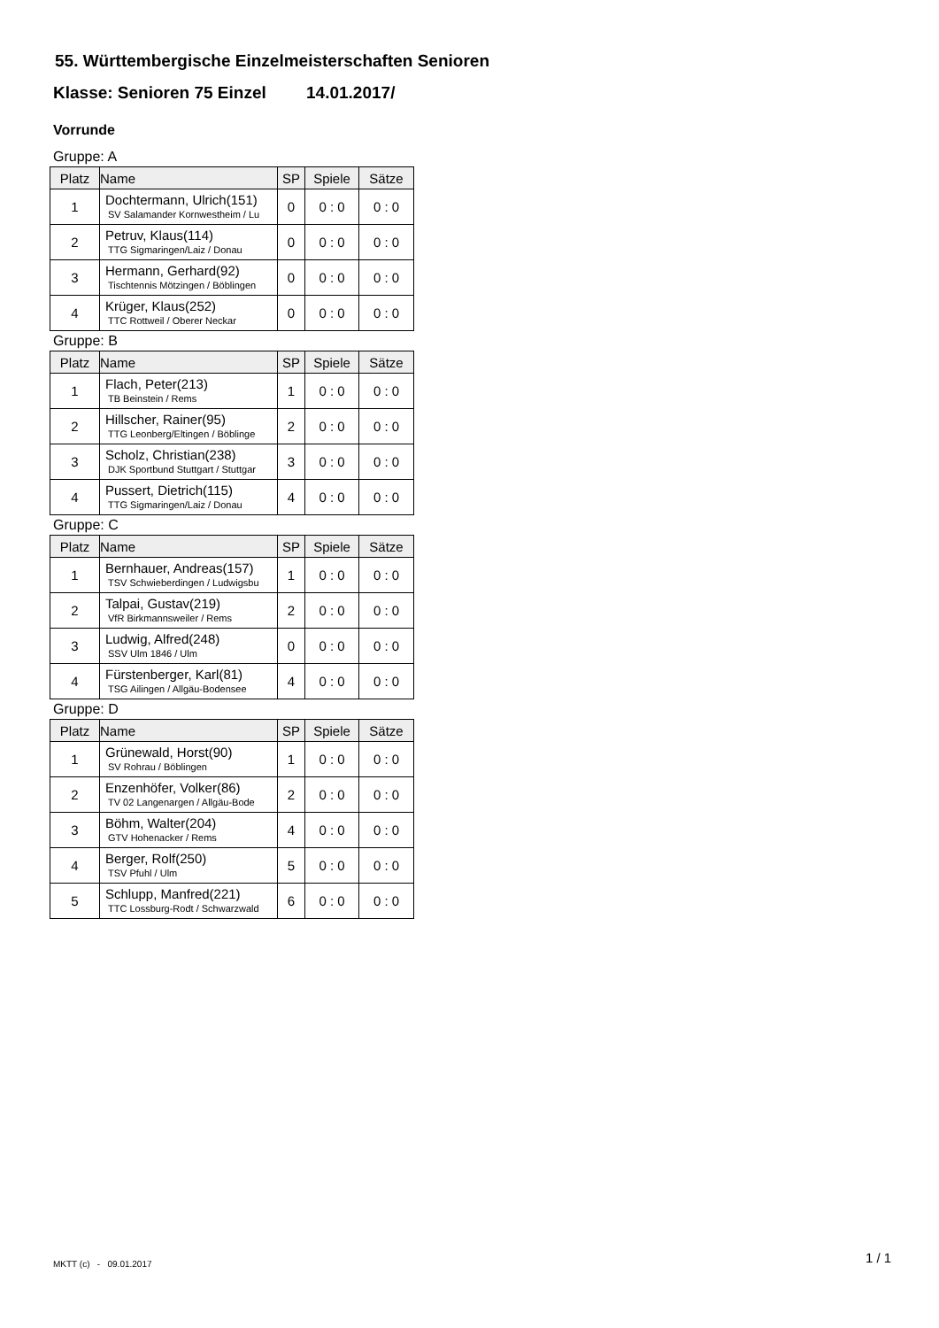55. Württembergische Einzelmeisterschaften Senioren
Klasse: Senioren 75 Einzel 14.01.2017/
Vorrunde
Gruppe: A
| Platz | Name | SP | Spiele | Sätze |
| --- | --- | --- | --- | --- |
| 1 | Dochtermann, Ulrich(151) SV Salamander Kornwestheim / Lu | 0 | 0 : 0 | 0 : 0 |
| 2 | Petruv, Klaus(114) TTG Sigmaringen/Laiz / Donau | 0 | 0 : 0 | 0 : 0 |
| 3 | Hermann, Gerhard(92) Tischtennis Mötzingen / Böblingen | 0 | 0 : 0 | 0 : 0 |
| 4 | Krüger, Klaus(252) TTC Rottweil / Oberer Neckar | 0 | 0 : 0 | 0 : 0 |
Gruppe: B
| Platz | Name | SP | Spiele | Sätze |
| --- | --- | --- | --- | --- |
| 1 | Flach, Peter(213) TB Beinstein / Rems | 1 | 0 : 0 | 0 : 0 |
| 2 | Hillscher, Rainer(95) TTG Leonberg/Eltingen / Böblinge | 2 | 0 : 0 | 0 : 0 |
| 3 | Scholz, Christian(238) DJK Sportbund Stuttgart / Stuttgar | 3 | 0 : 0 | 0 : 0 |
| 4 | Pussert, Dietrich(115) TTG Sigmaringen/Laiz / Donau | 4 | 0 : 0 | 0 : 0 |
Gruppe: C
| Platz | Name | SP | Spiele | Sätze |
| --- | --- | --- | --- | --- |
| 1 | Bernhauer, Andreas(157) TSV Schwieberdingen / Ludwigsbu | 1 | 0 : 0 | 0 : 0 |
| 2 | Talpai, Gustav(219) VfR Birkmannsweiler / Rems | 2 | 0 : 0 | 0 : 0 |
| 3 | Ludwig, Alfred(248) SSV Ulm 1846 / Ulm | 0 | 0 : 0 | 0 : 0 |
| 4 | Fürstenberger, Karl(81) TSG Ailingen / Allgäu-Bodensee | 4 | 0 : 0 | 0 : 0 |
Gruppe: D
| Platz | Name | SP | Spiele | Sätze |
| --- | --- | --- | --- | --- |
| 1 | Grünewald, Horst(90) SV Rohrau / Böblingen | 1 | 0 : 0 | 0 : 0 |
| 2 | Enzenhöfer, Volker(86) TV 02 Langenargen / Allgäu-Bode | 2 | 0 : 0 | 0 : 0 |
| 3 | Böhm, Walter(204) GTV Hohenacker / Rems | 4 | 0 : 0 | 0 : 0 |
| 4 | Berger, Rolf(250) TSV Pfuhl / Ulm | 5 | 0 : 0 | 0 : 0 |
| 5 | Schlupp, Manfred(221) TTC Lossburg-Rodt / Schwarzwald | 6 | 0 : 0 | 0 : 0 |
MKTT (c) - 09.01.2017 1 / 1